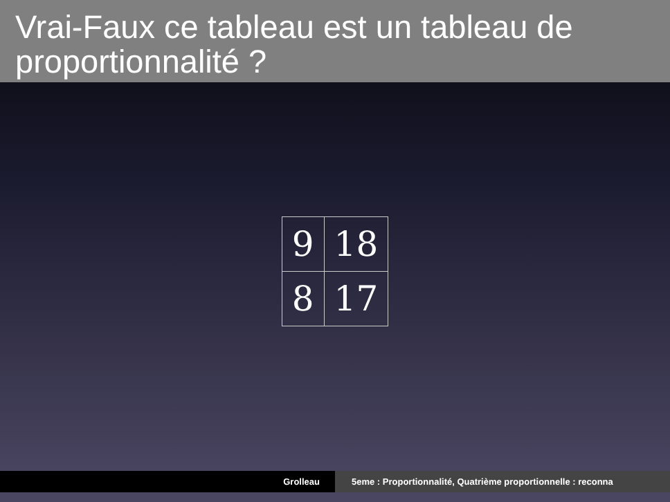Vrai-Faux ce tableau est un tableau de proportionnalité ?
| 9 | 18 |
| 8 | 17 |
Grolleau 5eme : Proportionnalité, Quatrième proportionnelle : reconna